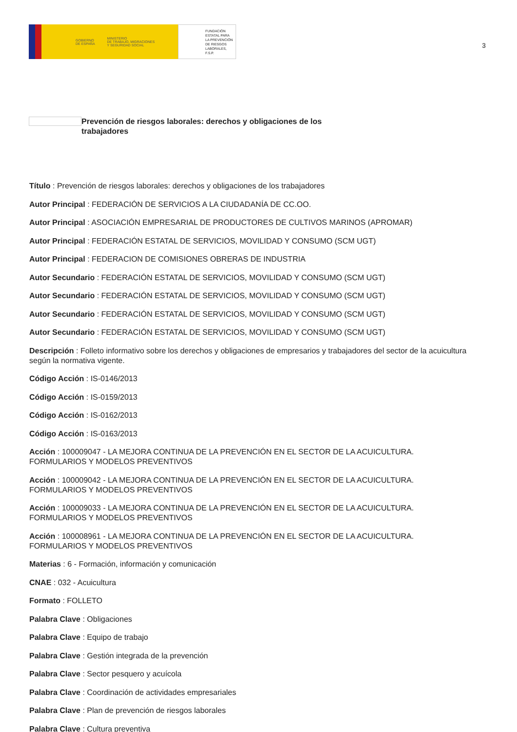GOBIERNO
DE ESPAÑA MINISTERIO
DE TRABAJO, MIGRACIONES
Y SEGURIDAD SOCIAL
FUNDACIÓN
ESTATAL PARA
LA PREVENCIÓN
DE RIESGOS
LABORALES, F.S.P.
3
Prevención de riesgos laborales: derechos y obligaciones de los trabajadores
Título : Prevención de riesgos laborales: derechos y obligaciones de los trabajadores
Autor Principal : FEDERACIÓN DE SERVICIOS A LA CIUDADANÍA DE CC.OO.
Autor Principal : ASOCIACIÓN EMPRESARIAL DE PRODUCTORES DE CULTIVOS MARINOS (APROMAR)
Autor Principal : FEDERACIÓN ESTATAL DE SERVICIOS, MOVILIDAD Y CONSUMO (SCM UGT)
Autor Principal : FEDERACION DE COMISIONES OBRERAS DE INDUSTRIA
Autor Secundario : FEDERACIÓN ESTATAL DE SERVICIOS, MOVILIDAD Y CONSUMO (SCM UGT)
Autor Secundario : FEDERACIÓN ESTATAL DE SERVICIOS, MOVILIDAD Y CONSUMO (SCM UGT)
Autor Secundario : FEDERACIÓN ESTATAL DE SERVICIOS, MOVILIDAD Y CONSUMO (SCM UGT)
Autor Secundario : FEDERACIÓN ESTATAL DE SERVICIOS, MOVILIDAD Y CONSUMO (SCM UGT)
Descripción : Folleto informativo sobre los derechos y obligaciones de empresarios y trabajadores del sector de la acuicultura según la normativa vigente.
Código Acción : IS-0146/2013
Código Acción : IS-0159/2013
Código Acción : IS-0162/2013
Código Acción : IS-0163/2013
Acción : 100009047 - LA MEJORA CONTINUA DE LA PREVENCIÓN EN EL SECTOR DE LA ACUICULTURA. FORMULARIOS Y MODELOS PREVENTIVOS
Acción : 100009042 - LA MEJORA CONTINUA DE LA PREVENCIÓN EN EL SECTOR DE LA ACUICULTURA. FORMULARIOS Y MODELOS PREVENTIVOS
Acción : 100009033 - LA MEJORA CONTINUA DE LA PREVENCIÓN EN EL SECTOR DE LA ACUICULTURA. FORMULARIOS Y MODELOS PREVENTIVOS
Acción : 100008961 - LA MEJORA CONTINUA DE LA PREVENCIÓN EN EL SECTOR DE LA ACUICULTURA. FORMULARIOS Y MODELOS PREVENTIVOS
Materias : 6 - Formación, información y comunicación
CNAE : 032 - Acuicultura
Formato : FOLLETO
Palabra Clave : Obligaciones
Palabra Clave : Equipo de trabajo
Palabra Clave : Gestión integrada de la prevención
Palabra Clave : Sector pesquero y acuícola
Palabra Clave : Coordinación de actividades empresariales
Palabra Clave : Plan de prevención de riesgos laborales
Palabra Clave : Cultura preventiva